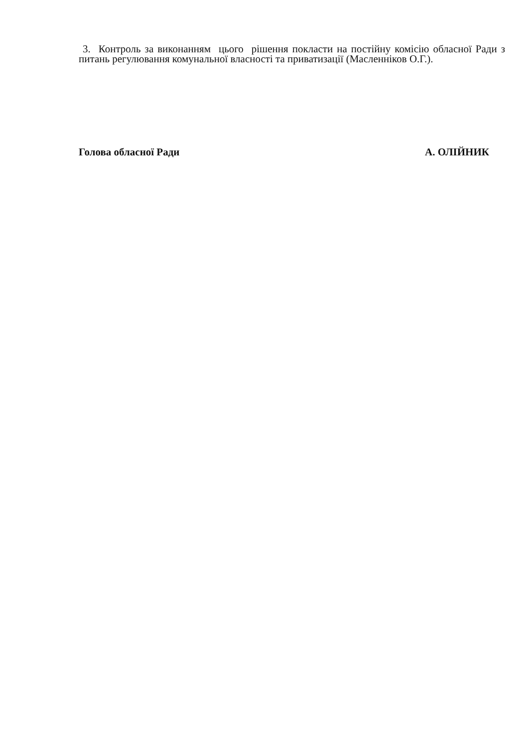3. Контроль за виконанням цього рішення покласти на постійну комісію обласної Ради з питань регулювання комунальної власності та приватизації (Масленніков О.Г.).
Голова обласної Ради А. ОЛІЙНИК